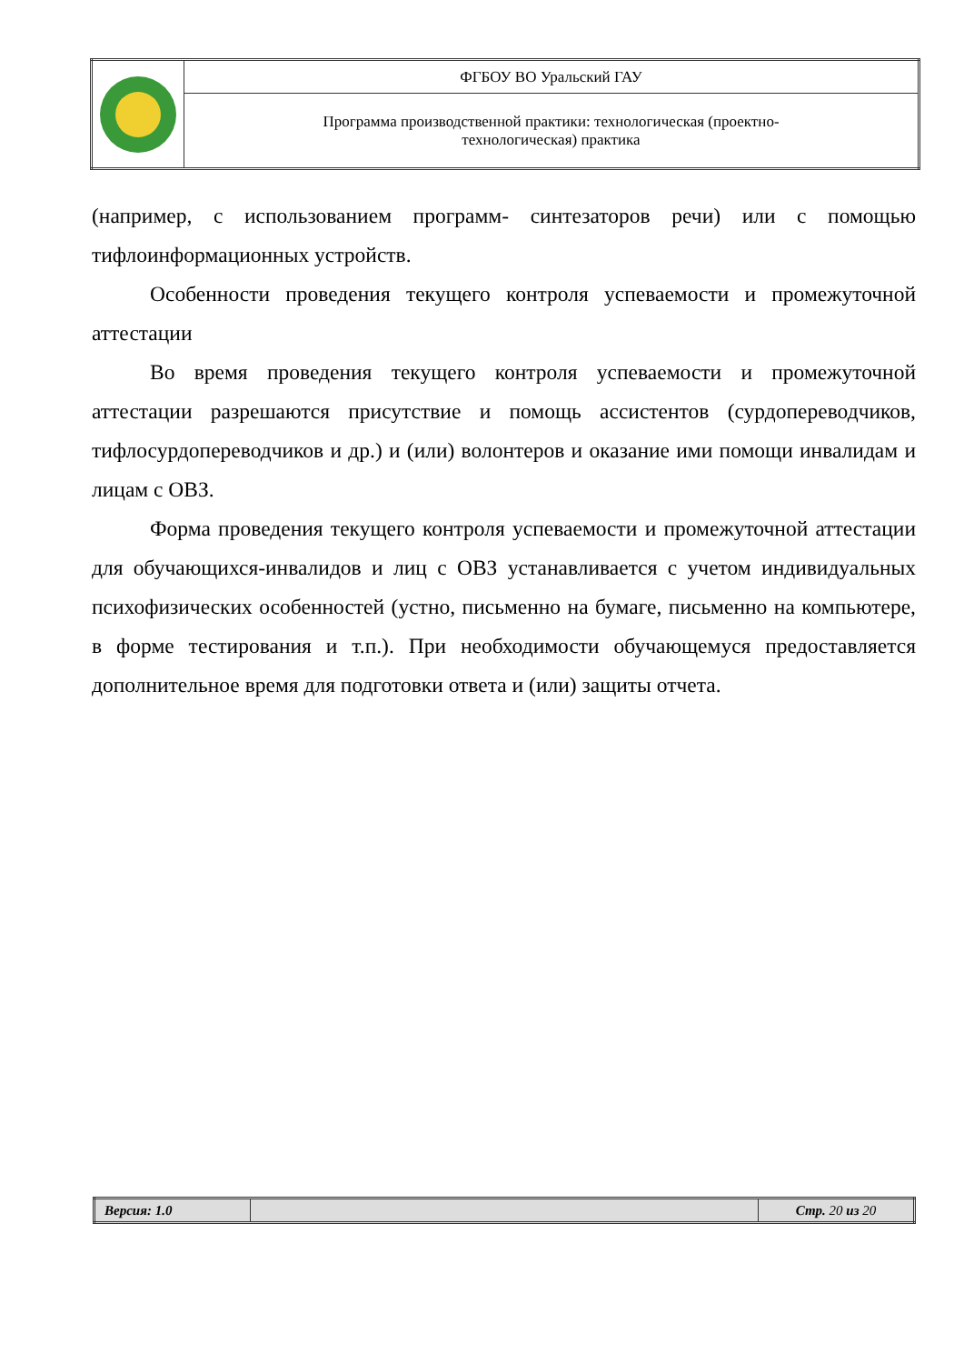| | ФГБОУ ВО Уральский ГАУ |
| | Программа производственной практики: технологическая (проектно- технологическая) практика |
(например, с использованием программ- синтезаторов речи) или с помощью тифлоинформационных устройств.
Особенности проведения текущего контроля успеваемости и промежуточной аттестации
Во время проведения текущего контроля успеваемости и промежуточной аттестации разрешаются присутствие и помощь ассистентов (сурдопереводчиков, тифлосурдопереводчиков и др.) и (или) волонтеров и оказание ими помощи инвалидам и лицам с ОВЗ.
Форма проведения текущего контроля успеваемости и промежуточной аттестации для обучающихся-инвалидов и лиц с ОВЗ устанавливается с учетом индивидуальных психофизических особенностей (устно, письменно на бумаге, письменно на компьютере, в форме тестирования и т.п.). При необходимости обучающемуся предоставляется дополнительное время для подготовки ответа и (или) защиты отчета.
| Версия: 1.0 | | Стр. 20 из 20 |